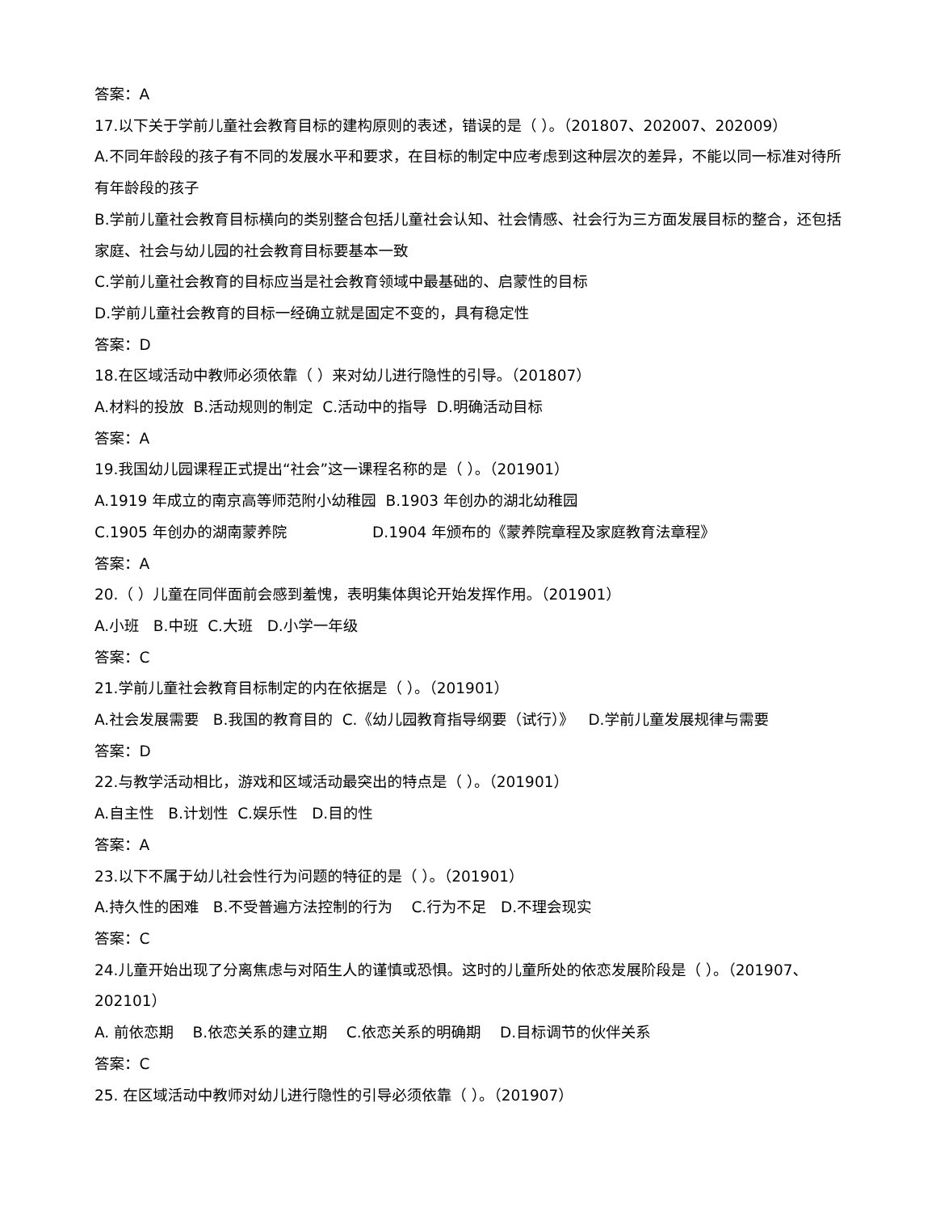答案：A
17.以下关于学前儿童社会教育目标的建构原则的表述，错误的是（ ）。（201807、202007、202009）
A.不同年龄段的孩子有不同的发展水平和要求，在目标的制定中应考虑到这种层次的差异，不能以同一标准对待所有年龄段的孩子
B.学前儿童社会教育目标横向的类别整合包括儿童社会认知、社会情感、社会行为三方面发展目标的整合，还包括家庭、社会与幼儿园的社会教育目标要基本一致
C.学前儿童社会教育的目标应当是社会教育领域中最基础的、启蒙性的目标
D.学前儿童社会教育的目标一经确立就是固定不变的，具有稳定性
答案：D
18.在区域活动中教师必须依靠（ ）来对幼儿进行隐性的引导。（201807）
A.材料的投放 B.活动规则的制定 C.活动中的指导 D.明确活动目标
答案：A
19.我国幼儿园课程正式提出“社会”这一课程名称的是（ ）。（201901）
A.1919 年成立的南京高等师范附小幼稚园 B.1903 年创办的湖北幼稚园
C.1905 年创办的湖南蒙养院 D.1904 年颁布的《蒙养院章程及家庭教育法章程》
答案：A
20.（ ）儿童在同伴面前会感到羞愧，表明集体舆论开始发挥作用。（201901）
A.小班 B.中班 C.大班 D.小学一年级
答案：C
21.学前儿童社会教育目标制定的内在依据是（ ）。（201901）
A.社会发展需要 B.我国的教育目的 C.《幼儿园教育指导纲要（试行）》 D.学前儿童发展规律与需要
答案：D
22.与教学活动相比，游戏和区域活动最突出的特点是（ ）。（201901）
A.自主性 B.计划性 C.娱乐性 D.目的性
答案：A
23.以下不属于幼儿社会性行为问题的特征的是（ ）。（201901）
A.持久性的困难 B.不受普遍方法控制的行为 C.行为不足 D.不理会现实
答案：C
24.儿童开始出现了分离焦虑与对陌生人的谨慎或恐惧。这时的儿童所处的依恋发展阶段是（ ）。（201907、202101）
A. 前依恋期 B.依恋关系的建立期 C.依恋关系的明确期 D.目标调节的伙伴关系
答案：C
25. 在区域活动中教师对幼儿进行隐性的引导必须依靠（ ）。（201907）